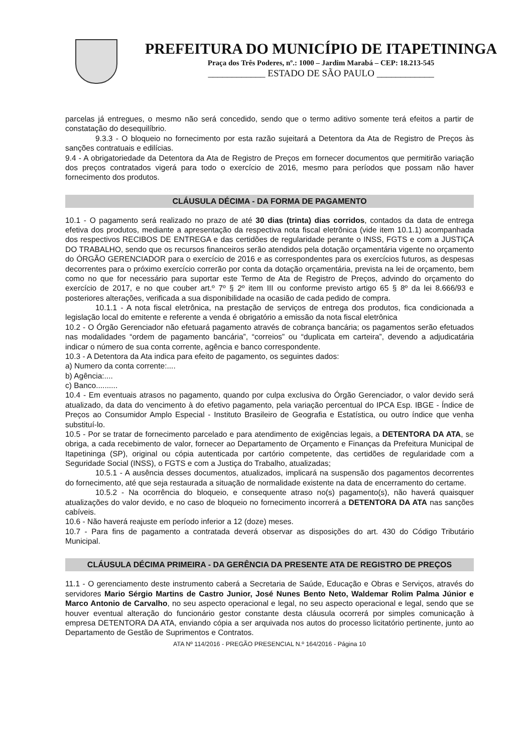PREFEITURA DO MUNICÍPIO DE ITAPETININGA
Praça dos Três Poderes, nº.: 1000 – Jardim Marabá – CEP: 18.213-545
____________ ESTADO DE SÃO PAULO ____________
parcelas já entregues, o mesmo não será concedido, sendo que o termo aditivo somente terá efeitos a partir de constatação do desequilíbrio.
9.3.3 - O bloqueio no fornecimento por esta razão sujeitará a Detentora da Ata de Registro de Preços às sanções contratuais e edilícias.
9.4 - A obrigatoriedade da Detentora da Ata de Registro de Preços em fornecer documentos que permitirão variação dos preços contratados vigerá para todo o exercício de 2016, mesmo para períodos que possam não haver fornecimento dos produtos.
CLÁUSULA DÉCIMA - DA FORMA DE PAGAMENTO
10.1 - O pagamento será realizado no prazo de até 30 dias (trinta) dias corridos, contados da data de entrega efetiva dos produtos, mediante a apresentação da respectiva nota fiscal eletrônica (vide item 10.1.1) acompanhada dos respectivos RECIBOS DE ENTREGA e das certidões de regularidade perante o INSS, FGTS e com a JUSTIÇA DO TRABALHO, sendo que os recursos financeiros serão atendidos pela dotação orçamentária vigente no orçamento do ÓRGÃO GERENCIADOR para o exercício de 2016 e as correspondentes para os exercícios futuros, as despesas decorrentes para o próximo exercício correrão por conta da dotação orçamentária, prevista na lei de orçamento, bem como no que for necessário para suportar este Termo de Ata de Registro de Preços, advindo do orçamento do exercício de 2017, e no que couber art.º 7º § 2º item III ou conforme previsto artigo 65 § 8º da lei 8.666/93 e posteriores alterações, verificada a sua disponibilidade na ocasião de cada pedido de compra.
10.1.1 - A nota fiscal eletrônica, na prestação de serviços de entrega dos produtos, fica condicionada a legislação local do emitente e referente a venda é obrigatório a emissão da nota fiscal eletrônica
10.2 - O Órgão Gerenciador não efetuará pagamento através de cobrança bancária; os pagamentos serão efetuados nas modalidades “ordem de pagamento bancária”, “correios” ou “duplicata em carteira”, devendo a adjudicatária indicar o número de sua conta corrente, agência e banco correspondente.
10.3 - A Detentora da Ata indica para efeito de pagamento, os seguintes dados:
a) Numero da conta corrente:....
b) Agência:....
c) Banco..........
10.4 - Em eventuais atrasos no pagamento, quando por culpa exclusiva do Órgão Gerenciador, o valor devido será atualizado, da data do vencimento à do efetivo pagamento, pela variação percentual do IPCA Esp. IBGE - Índice de Preços ao Consumidor Amplo Especial - Instituto Brasileiro de Geografia e Estatística, ou outro índice que venha substituí-lo.
10.5 - Por se tratar de fornecimento parcelado e para atendimento de exigências legais, a DETENTORA DA ATA, se obriga, a cada recebimento de valor, fornecer ao Departamento de Orçamento e Finanças da Prefeitura Municipal de Itapetininga (SP), original ou cópia autenticada por cartório competente, das certidões de regularidade com a Seguridade Social (INSS), o FGTS e com a Justiça do Trabalho, atualizadas;
10.5.1 - A ausência desses documentos, atualizados, implicará na suspensão dos pagamentos decorrentes do fornecimento, até que seja restaurada a situação de normalidade existente na data de encerramento do certame.
10.5.2 - Na ocorrência do bloqueio, e consequente atraso no(s) pagamento(s), não haverá quaisquer atualizações do valor devido, e no caso de bloqueio no fornecimento incorrerá a DETENTORA DA ATA nas sanções cabíveis.
10.6 - Não haverá reajuste em período inferior a 12 (doze) meses.
10.7 - Para fins de pagamento a contratada deverá observar as disposições do art. 430 do Código Tributário Municipal.
CLÁUSULA DÉCIMA PRIMEIRA - DA GERÊNCIA DA PRESENTE ATA DE REGISTRO DE PREÇOS
11.1 - O gerenciamento deste instrumento caberá a Secretaria de Saúde, Educação e Obras e Serviços, através do servidores Mario Sérgio Martins de Castro Junior, José Nunes Bento Neto, Waldemar Rolim Palma Júnior e Marco Antonio de Carvalho, no seu aspecto operacional e legal, no seu aspecto operacional e legal, sendo que se houver eventual alteração do funcionário gestor constante desta cláusula ocorrerá por simples comunicação à empresa DETENTORA DA ATA, enviando cópia a ser arquivada nos autos do processo licitatório pertinente, junto ao Departamento de Gestão de Suprimentos e Contratos.
ATA Nº 114/2016 - PREGÃO PRESENCIAL N.º 164/2016 - Página 10